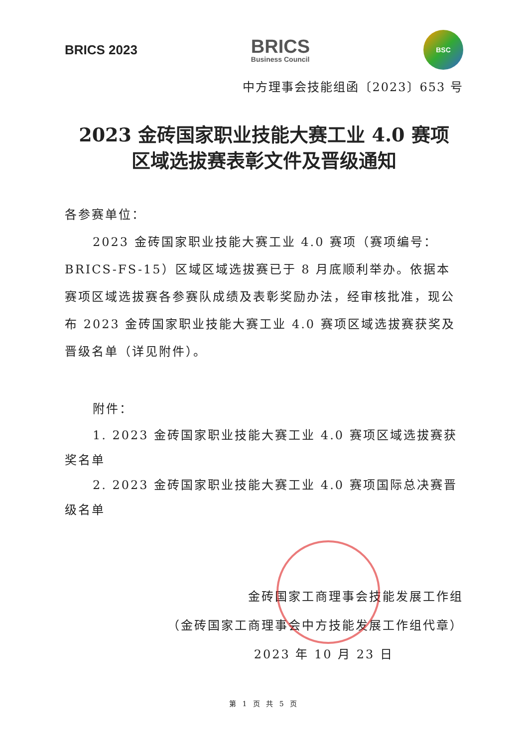BRICS 2023
BRICS
Business Council
BSC
中方理事会技能组函〔2023〕653 号
2023 金砖国家职业技能大赛工业 4.0 赛项
区域选拔赛表彰文件及晋级通知
各参赛单位：
2023 金砖国家职业技能大赛工业 4.0 赛项（赛项编号：BRICS-FS-15）区域区域选拔赛已于 8 月底顺利举办。依据本赛项区域选拔赛各参赛队成绩及表彰奖励办法，经审核批准，现公布 2023 金砖国家职业技能大赛工业 4.0 赛项区域选拔赛获奖及晋级名单（详见附件）。
附件：
1. 2023 金砖国家职业技能大赛工业 4.0 赛项区域选拔赛获奖名单
2. 2023 金砖国家职业技能大赛工业 4.0 赛项国际总决赛晋级名单
金砖国家工商理事会技能发展工作组
（金砖国家工商理事会中方技能发展工作组代章）
2023 年 10 月 23 日
第 1 页 共 5 页